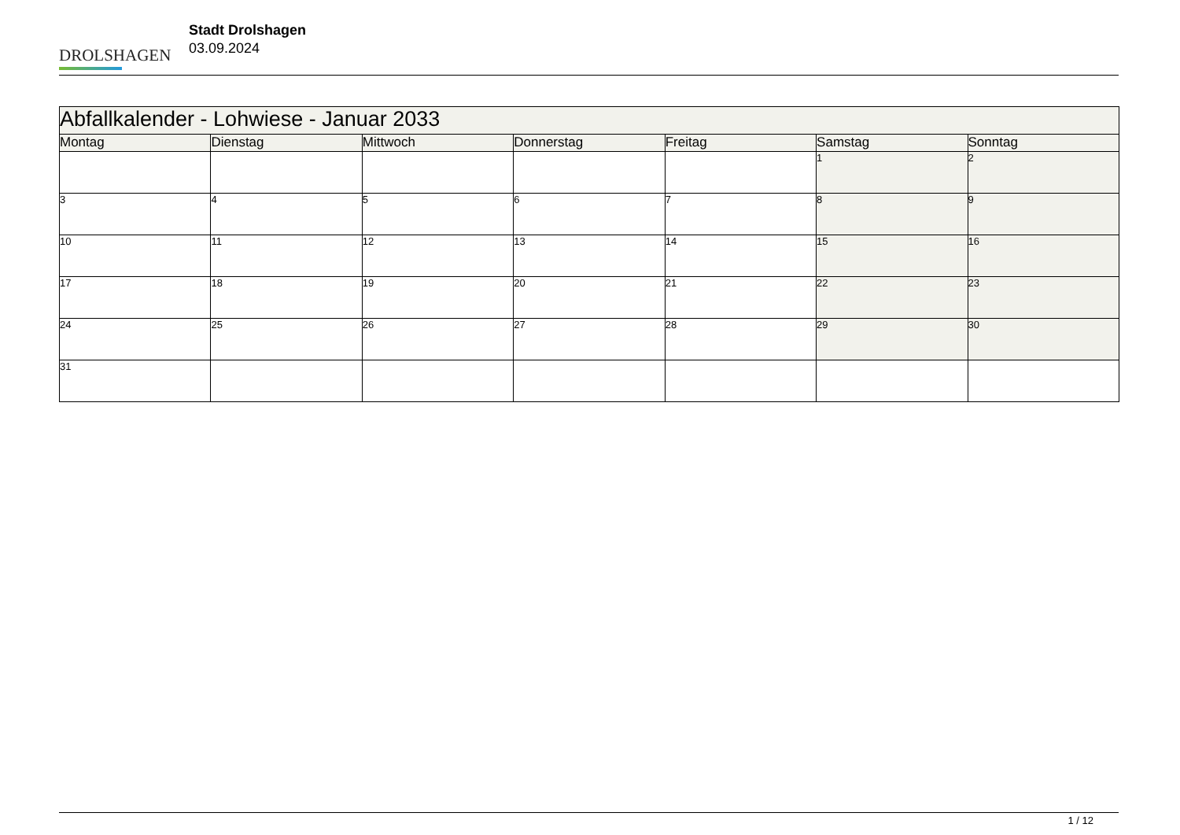DROLSHAGEN
Stadt Drolshagen
03.09.2024
| Abfallkalender - Lohwiese - Januar 2033 | | | | | | |
| --- | --- | --- | --- | --- | --- | --- |
| Montag | Dienstag | Mittwoch | Donnerstag | Freitag | Samstag | Sonntag |
| | | | | | 1 | 2 |
| 3 | 4 | 5 | 6 | 7 | 8 | 9 |
| 10 | 11 | 12 | 13 | 14 | 15 | 16 |
| 17 | 18 | 19 | 20 | 21 | 22 | 23 |
| 24 | 25 | 26 | 27 | 28 | 29 | 30 |
| 31 | | | | | | |
1 / 12